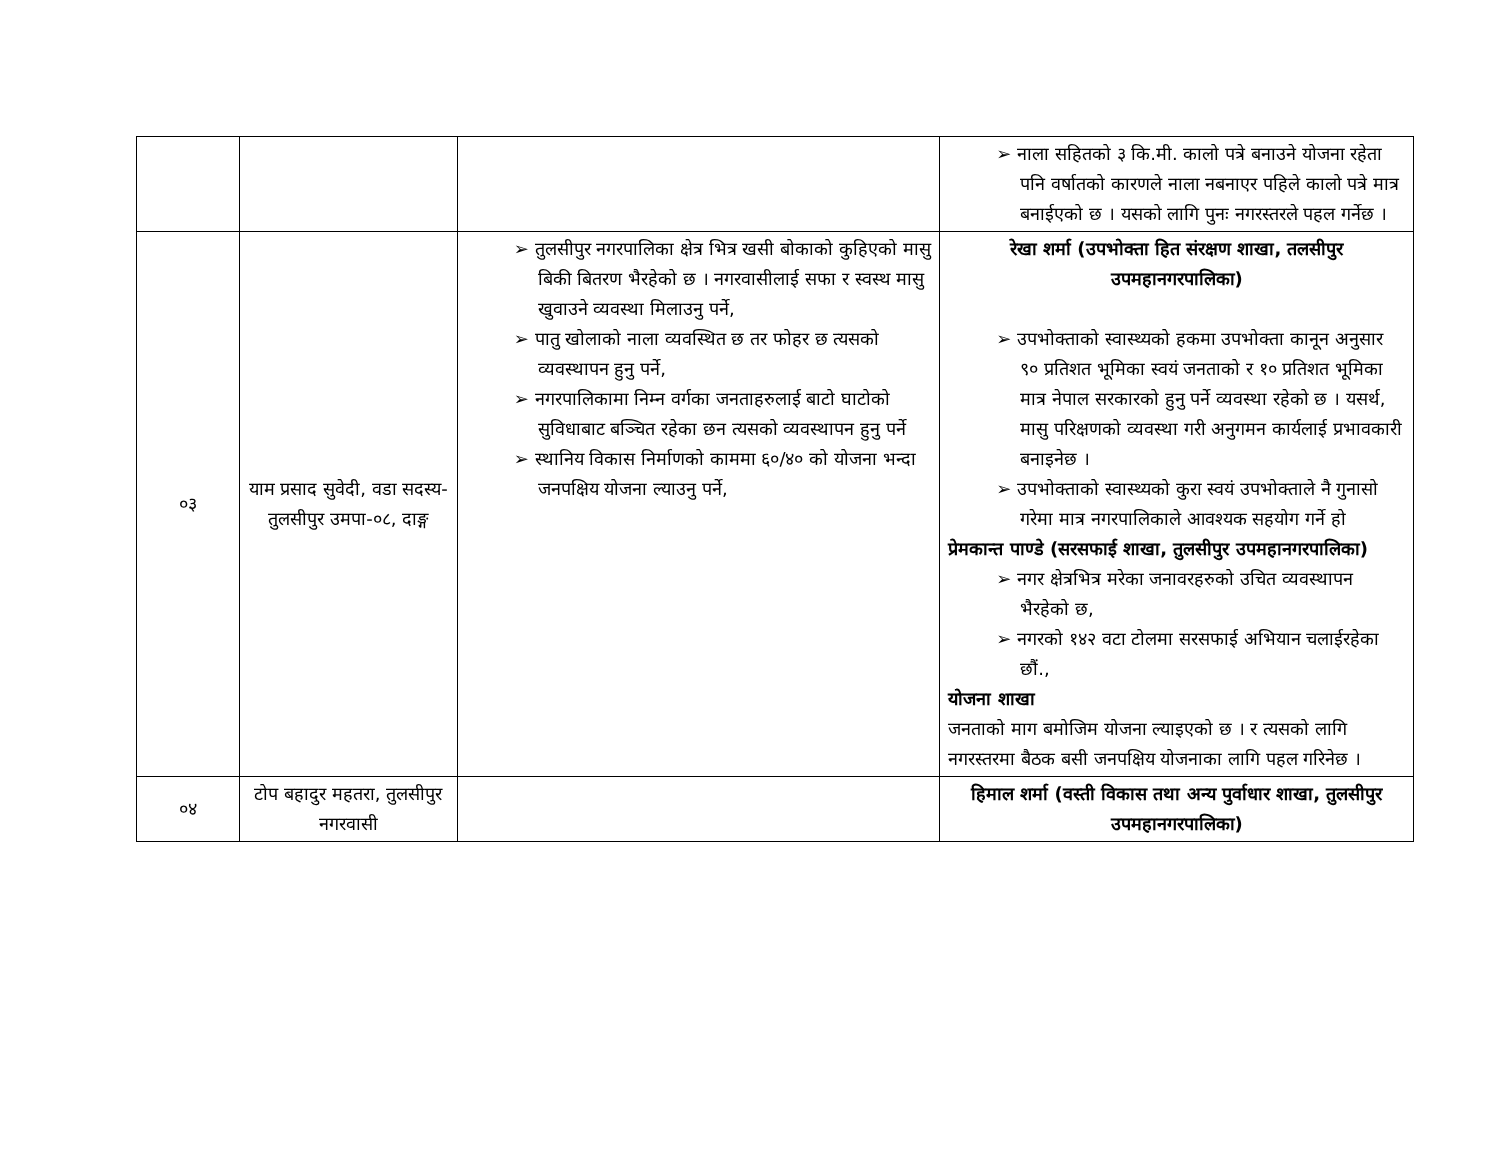| | | | ➢ नाला सहितको ३ कि.मी. कालो पत्रे बनाउने योजना रहेता पनि वर्षातको कारणले नाला नबनाएर पहिले कालो पत्रे मात्र बनाईएको छ । यसको लागि पुनः नगरस्तरले पहल गर्नेछ । |
| ०३ | याम प्रसाद सुवेदी, वडा सदस्य-तुलसीपुर उमपा-०८, दाङ्ग | ➢ तुलसीपुर नगरपालिका क्षेत्र भित्र खसी बोकाको कुहिएको मासु बिकी बितरण भैरहेको छ । नगरवासीलाई सफा र स्वस्थ मासु खुवाउने व्यवस्था मिलाउनु पर्ने, ➢ पातु खोलाको नाला व्यवस्थित छ तर फोहर छ त्यसको व्यवस्थापन हुनु पर्ने, ➢ नगरपालिकामा निम्न वर्गका जनताहरुलाई बाटो घाटोको सुविधाबाट बञ्चित रहेका छन त्यसको व्यवस्थापन हुनु पर्ने ➢ स्थानिय विकास निर्माणको काममा ६०/४० को योजना भन्दा जनपक्षिय योजना ल्याउनु पर्ने, | रेखा शर्मा (उपभोक्ता हित संरक्षण शाखा, तलसीपुर उपमहानगरपालिका) ➢ उपभोक्ताको स्वास्थ्यको हकमा उपभोक्ता कानून अनुसार ९० प्रतिशत भूमिका स्वयं जनताको र १० प्रतिशत भूमिका मात्र नेपाल सरकारको हुनु पर्ने व्यवस्था रहेको छ । यसर्थ, मासु परिक्षणको व्यवस्था गरी अनुगमन कार्यलाई प्रभावकारी बनाइनेछ । ➢ उपभोक्ताको स्वास्थ्यको कुरा स्वयं उपभोक्ताले नै गुनासो गरेमा मात्र नगरपालिकाले आवश्यक सहयोग गर्ने हो प्रेमकान्त पाण्डे (सरसफाई शाखा, तुलसीपुर उपमहानगरपालिका) ➢ नगर क्षेत्रभित्र मरेका जनावरहरुको उचित व्यवस्थापन भैरहेको छ, ➢ नगरको १४२ वटा टोलमा सरसफाई अभियान चलाईरहेका छौं., योजना शाखा जनताको माग बमोजिम योजना ल्याइएको छ । र त्यसको लागि नगरस्तरमा बैठक बसी जनपक्षिय योजनाका लागि पहल गरिनेछ । |
| ०४ | टोप बहादुर महतरा, तुलसीपुर नगरवासी | | हिमाल शर्मा (वस्ती विकास तथा अन्य पुर्वाधार शाखा, तुलसीपुर उपमहानगरपालिका) |